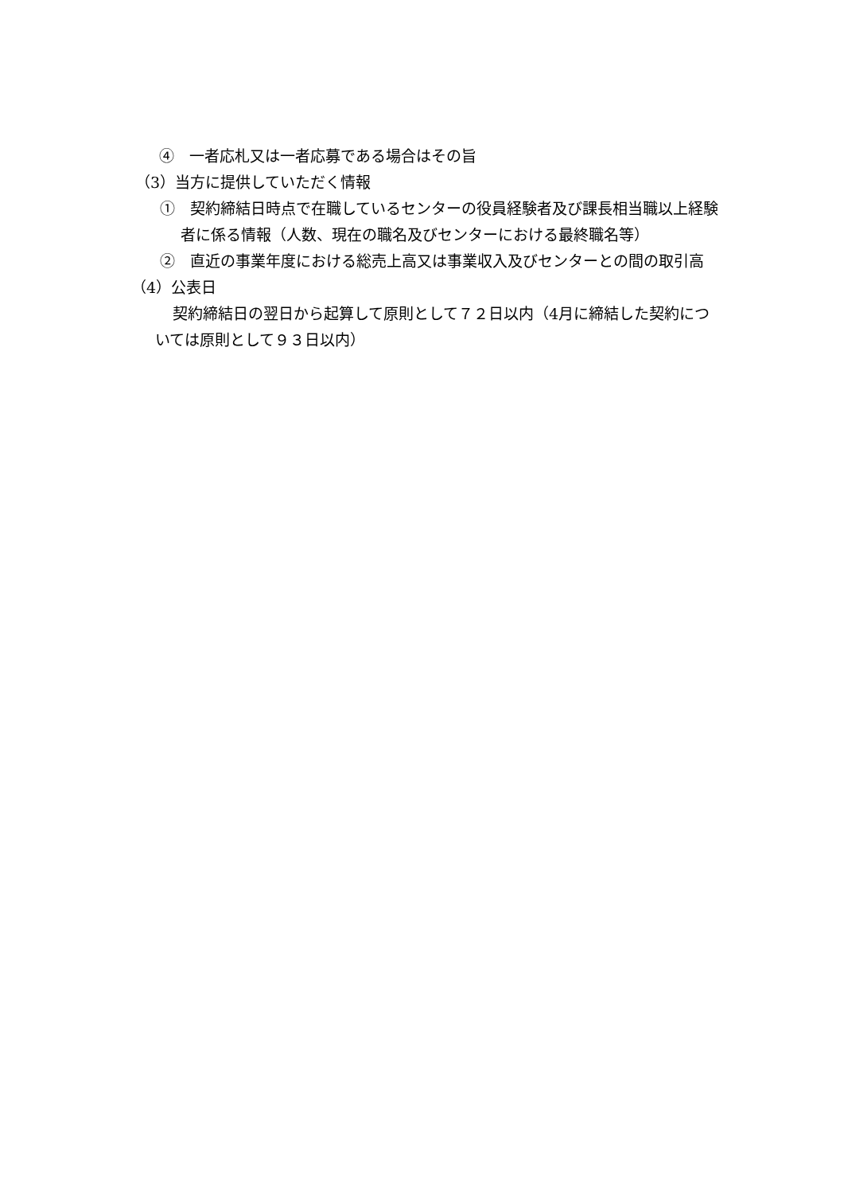④　一者応札又は一者応募である場合はその旨
（3）当方に提供していただく情報
①　契約締結日時点で在職しているセンターの役員経験者及び課長相当職以上経験者に係る情報（人数、現在の職名及びセンターにおける最終職名等）
②　直近の事業年度における総売上高又は事業収入及びセンターとの間の取引高
（4）公表日
契約締結日の翌日から起算して原則として７２日以内（4月に締結した契約については原則として９３日以内）